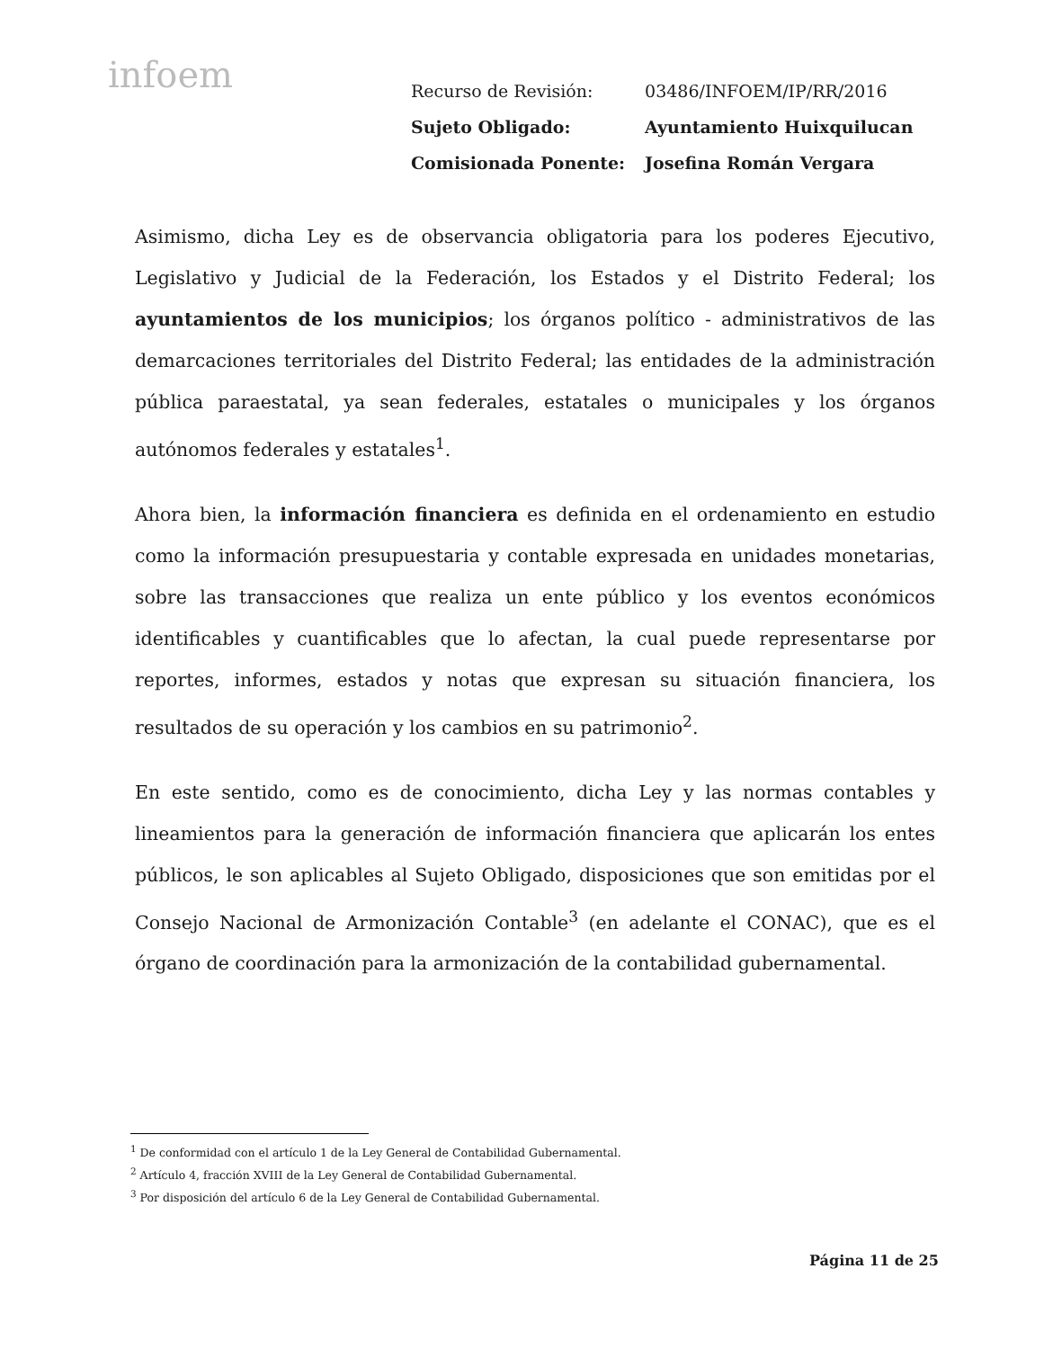infoem
| Recurso de Revisión: | 03486/INFOEM/IP/RR/2016 |
| Sujeto Obligado: | Ayuntamiento Huixquilucan |
| Comisionada Ponente: | Josefina Román Vergara |
Asimismo, dicha Ley es de observancia obligatoria para los poderes Ejecutivo, Legislativo y Judicial de la Federación, los Estados y el Distrito Federal; los ayuntamientos de los municipios; los órganos político - administrativos de las demarcaciones territoriales del Distrito Federal; las entidades de la administración pública paraestatal, ya sean federales, estatales o municipales y los órganos autónomos federales y estatales<sup>1</sup>.
Ahora bien, la información financiera es definida en el ordenamiento en estudio como la información presupuestaria y contable expresada en unidades monetarias, sobre las transacciones que realiza un ente público y los eventos económicos identificables y cuantificables que lo afectan, la cual puede representarse por reportes, informes, estados y notas que expresan su situación financiera, los resultados de su operación y los cambios en su patrimonio<sup>2</sup>.
En este sentido, como es de conocimiento, dicha Ley y las normas contables y lineamientos para la generación de información financiera que aplicarán los entes públicos, le son aplicables al Sujeto Obligado, disposiciones que son emitidas por el Consejo Nacional de Armonización Contable<sup>3</sup> (en adelante el CONAC), que es el órgano de coordinación para la armonización de la contabilidad gubernamental.
<sup>1</sup> De conformidad con el artículo 1 de la Ley General de Contabilidad Gubernamental.
<sup>2</sup> Artículo 4, fracción XVIII de la Ley General de Contabilidad Gubernamental.
<sup>3</sup> Por disposición del artículo 6 de la Ley General de Contabilidad Gubernamental.
Página 11 de 25